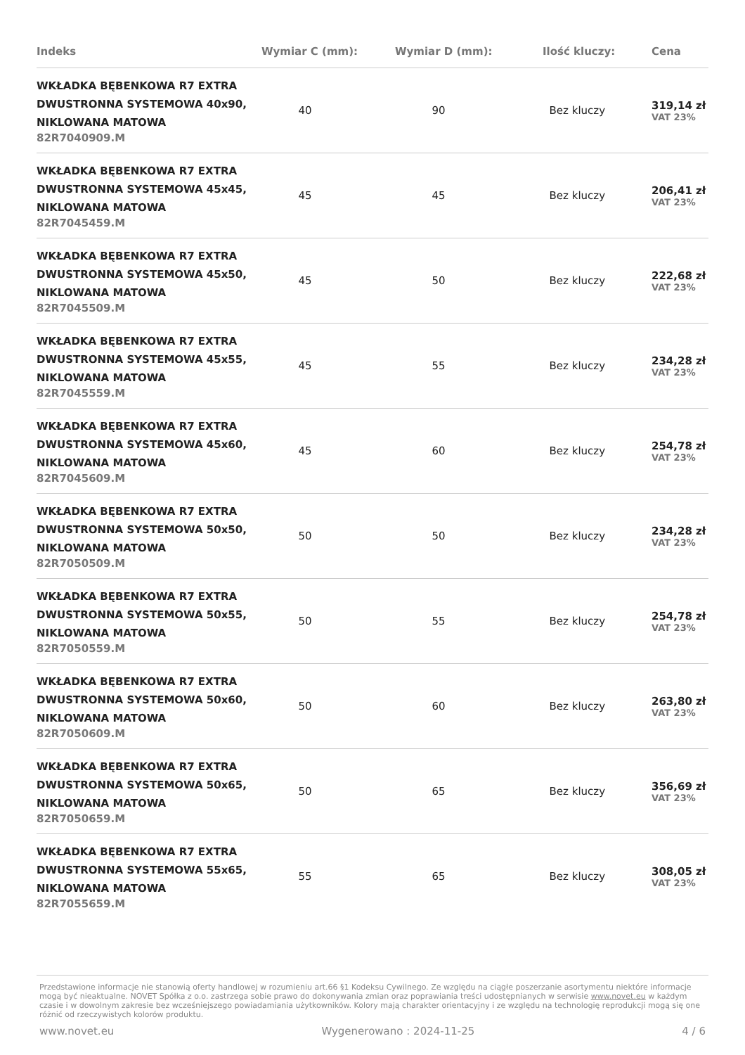| Indeks | Wymiar C (mm): | Wymiar D (mm): | Ilość kluczy: | Cena |
| --- | --- | --- | --- | --- |
| WKŁADKA BĘBENKOWA R7 EXTRA DWUSTRONNA SYSTEMOWA 40x90, NIKLOWANA MATOWA 82R7040909.M | 40 | 90 | Bez kluczy | 319,14 zł VAT 23% |
| WKŁADKA BĘBENKOWA R7 EXTRA DWUSTRONNA SYSTEMOWA 45x45, NIKLOWANA MATOWA 82R7045459.M | 45 | 45 | Bez kluczy | 206,41 zł VAT 23% |
| WKŁADKA BĘBENKOWA R7 EXTRA DWUSTRONNA SYSTEMOWA 45x50, NIKLOWANA MATOWA 82R7045509.M | 45 | 50 | Bez kluczy | 222,68 zł VAT 23% |
| WKŁADKA BĘBENKOWA R7 EXTRA DWUSTRONNA SYSTEMOWA 45x55, NIKLOWANA MATOWA 82R7045559.M | 45 | 55 | Bez kluczy | 234,28 zł VAT 23% |
| WKŁADKA BĘBENKOWA R7 EXTRA DWUSTRONNA SYSTEMOWA 45x60, NIKLOWANA MATOWA 82R7045609.M | 45 | 60 | Bez kluczy | 254,78 zł VAT 23% |
| WKŁADKA BĘBENKOWA R7 EXTRA DWUSTRONNA SYSTEMOWA 50x50, NIKLOWANA MATOWA 82R7050509.M | 50 | 50 | Bez kluczy | 234,28 zł VAT 23% |
| WKŁADKA BĘBENKOWA R7 EXTRA DWUSTRONNA SYSTEMOWA 50x55, NIKLOWANA MATOWA 82R7050559.M | 50 | 55 | Bez kluczy | 254,78 zł VAT 23% |
| WKŁADKA BĘBENKOWA R7 EXTRA DWUSTRONNA SYSTEMOWA 50x60, NIKLOWANA MATOWA 82R7050609.M | 50 | 60 | Bez kluczy | 263,80 zł VAT 23% |
| WKŁADKA BĘBENKOWA R7 EXTRA DWUSTRONNA SYSTEMOWA 50x65, NIKLOWANA MATOWA 82R7050659.M | 50 | 65 | Bez kluczy | 356,69 zł VAT 23% |
| WKŁADKA BĘBENKOWA R7 EXTRA DWUSTRONNA SYSTEMOWA 55x65, NIKLOWANA MATOWA 82R7055659.M | 55 | 65 | Bez kluczy | 308,05 zł VAT 23% |
Przedstawione informacje nie stanowią oferty handlowej w rozumieniu art.66 §1 Kodeksu Cywilnego. Ze względu na ciągłe poszerzanie asortymentu niektóre informacje mogą być nieaktualne. NOVET Spółka z o.o. zastrzega sobie prawo do dokonywania zmian oraz poprawiania treści udostępnianych w serwisie www.novet.eu w każdym czasie i w dowolnym zakresie bez wcześniejszego powiadamiania użytkowników. Kolory mają charakter orientacyjny i ze względu na technologię reprodukcji mogą się one różnić od rzeczywistych kolorów produktu.
www.novet.eu Wygenerowano : 2024-11-25 4 / 6